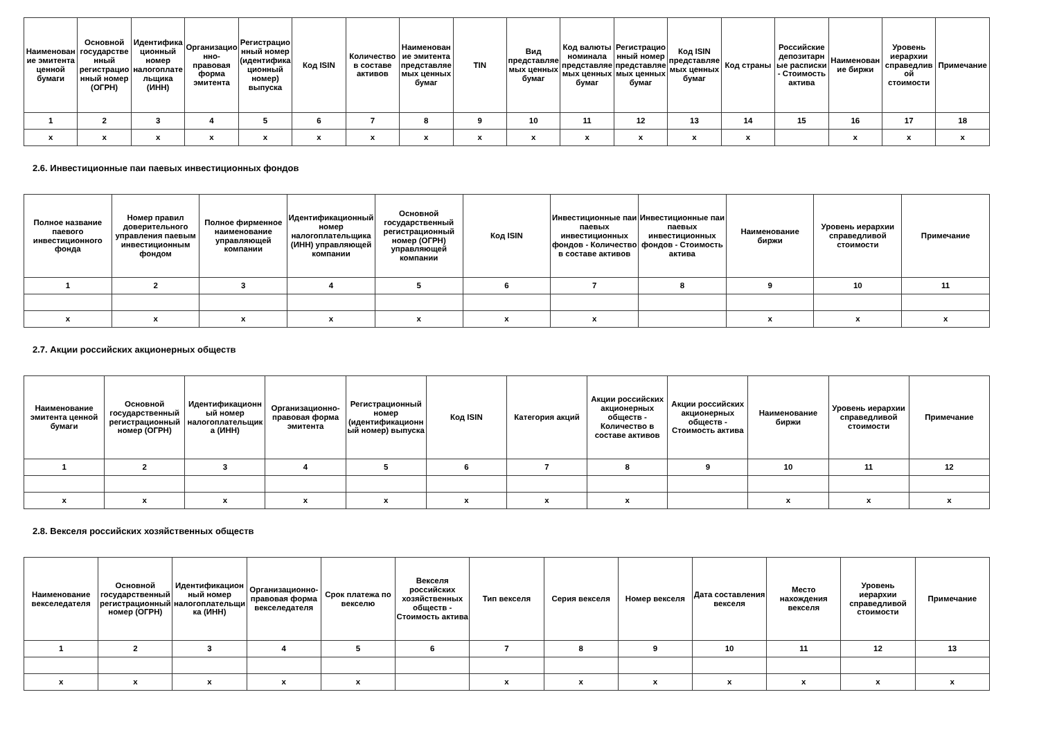| Наименование эмитента ценной бумаги | Основной государственный регистрационный номер (ОГРН) | Идентификационный номер налогоплательщика (ИНН) | Организационно-правовая форма эмитента | Регистрационный номер (идентификационный номер) выпуска | Код ISIN | Количество в составе активов | Наименование эмитента представляемых ценных бумаг | TIN | Вид представляемых ценных бумаг | Код валюты номинала представляемых ценных бумаг | Регистрационный номер представляемых ценных бумаг | Код ISIN представляемых ценных бумаг | Код страны | Российские депозитарные расписки - Стоимость актива | Наименование биржи | Уровень иерархии справедливой стоимости | Примечание |
| --- | --- | --- | --- | --- | --- | --- | --- | --- | --- | --- | --- | --- | --- | --- | --- | --- | --- |
| 1 | 2 | 3 | 4 | 5 | 6 | 7 | 8 | 9 | 10 | 11 | 12 | 13 | 14 | 15 | 16 | 17 | 18 |
| x | x | x | x | x | x | x | x | x | x | x | x | x | x | | x | x | x |
2.6. Инвестиционные паи паевых инвестиционных фондов
| Полное название паевого инвестиционного фонда | Номер правил доверительного управления паевым инвестиционным фондом | Полное фирменное наименование управляющей компании | Идентификационный номер налогоплательщика (ИНН) управляющей компании | Основной государственный регистрационный номер (ОГРН) управляющей компании | Код ISIN | Инвестиционные паи паевых инвестиционных фондов - Количество в составе активов | Инвестиционные паи паевых инвестиционных фондов - Стоимость актива | Наименование биржи | Уровень иерархии справедливой стоимости | Примечание |
| --- | --- | --- | --- | --- | --- | --- | --- | --- | --- | --- |
| 1 | 2 | 3 | 4 | 5 | 6 | 7 | 8 | 9 | 10 | 11 |
| x | x | x | x | x | x | x | | x | x | x |
2.7. Акции российских акционерных обществ
| Наименование эмитента ценной бумаги | Основной государственный регистрационный номер (ОГРН) | Идентификационный номер налогоплательщика (ИНН) | Организационно-правовая форма эмитента | Регистрационный номер (идентификационный номер) выпуска | Код ISIN | Категория акций | Акции российских акционерных обществ - Количество в составе активов | Акции российских акционерных обществ - Стоимость актива | Наименование биржи | Уровень иерархии справедливой стоимости | Примечание |
| --- | --- | --- | --- | --- | --- | --- | --- | --- | --- | --- | --- |
| 1 | 2 | 3 | 4 | 5 | 6 | 7 | 8 | 9 | 10 | 11 | 12 |
| x | x | x | x | x | x | x | x | | x | x | x |
2.8. Векселя российских хозяйственных обществ
| Наименование векселедателя | Основной государственный регистрационный номер (ОГРН) | Идентификационный номер налогоплательщика (ИНН) | Организационно-правовая форма векселедателя | Срок платежа по векселю | Векселя российских хозяйственных обществ - Стоимость актива | Тип векселя | Серия векселя | Номер векселя | Дата составления векселя | Место нахождения векселя | Уровень иерархии справедливой стоимости | Примечание |
| --- | --- | --- | --- | --- | --- | --- | --- | --- | --- | --- | --- | --- |
| 1 | 2 | 3 | 4 | 5 | 6 | 7 | 8 | 9 | 10 | 11 | 12 | 13 |
| x | x | x | x | x | | x | x | x | x | x | x | x |